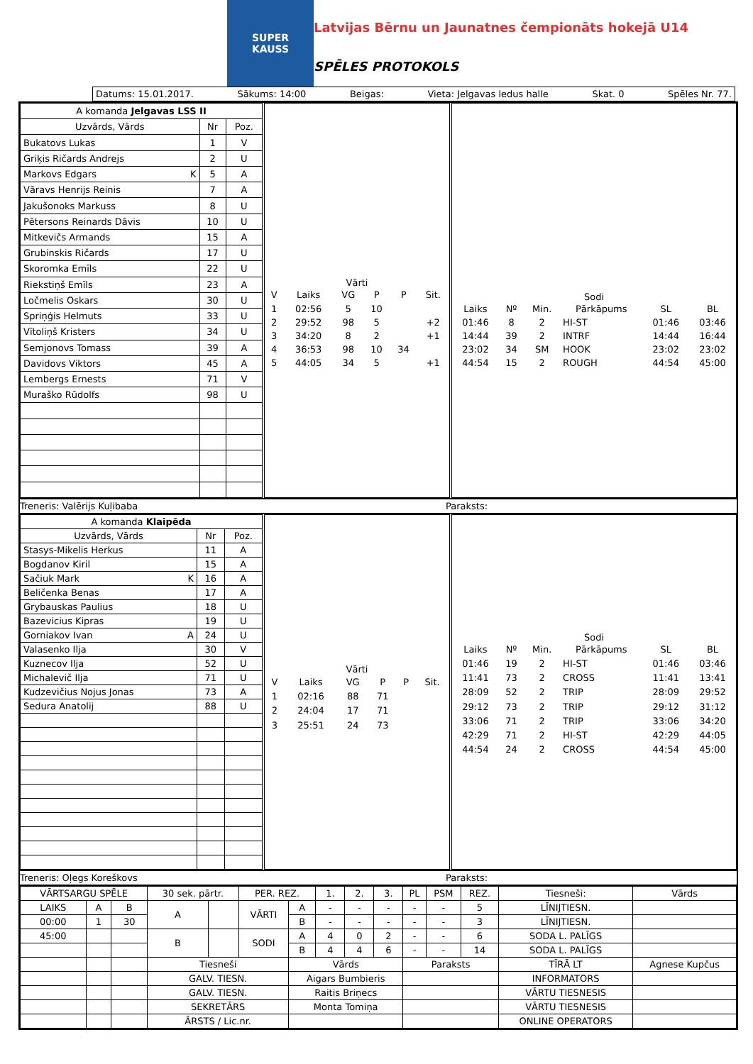SUPER
KAUSS
Latvijas Bērnu un Jaunatnes čempionāts hokejā U14
SPĒLES PROTOKOLS
Datums: 15.01.2017. Sākums: 14:00 Beigas: Vieta: Jelgavas ledus halle Skat. 0 Spēles Nr. 77.
| A komanda Jelgavas LSS II | | |
| Uzvārds, Vārds | Nr | Poz. |
| Bukatovs Lukas | 1 | V |
| Griķis Ričards Andrejs | 2 | U |
| Markovs Edgars K | 5 | A |
| Vāravs Henrijs Reinis | 7 | A |
| Jakušonoks Markuss | 8 | U |
| Pētersons Reinards Dāvis | 10 | U |
| Mitkevičs Armands | 15 | A |
| Grubinskis Ričards | 17 | U |
| Skoromka Emīls | 22 | U |
| Riekstiņš Emīls | 23 | A |
| Ločmelis Oskars | 30 | U |
| Spriņģis Helmuts | 33 | U |
| Vītoliņš Kristers | 34 | U |
| Semjonovs Tomass | 39 | A |
| Davidovs Viktors | 45 | A |
| Lembergs Ernests | 71 | V |
| Muraško Rūdolfs | 98 | U |
| Vārti | | | | | |
| V | Laiks | VG | P | P | Sit. |
| 1 | 02:56 | 5 | 10 | | |
| 2 | 29:52 | 98 | 5 | | +2 |
| 3 | 34:20 | 8 | 2 | | +1 |
| 4 | 36:53 | 98 | 10 | 34 | |
| 5 | 44:05 | 34 | 5 | | +1 |
| Sodi | | | | | |
| Laiks | Nº | Min. | Pārkāpums | SL | BL |
| 01:46 | 8 | 2 | HI-ST | 01:46 | 03:46 |
| 14:44 | 39 | 2 | INTRF | 14:44 | 16:44 |
| 23:02 | 34 | SM | HOOK | 23:02 | 23:02 |
| 44:54 | 15 | 2 | ROUGH | 44:54 | 45:00 |
Treneris: Valērijs Kuļibaba Paraksts:
| A komanda Klaipēda | | |
| Uzvārds, Vārds | Nr | Poz. |
| Stasys-Mikelis Herkus | 11 | A |
| Bogdanov Kiril | 15 | A |
| Sačiuk Mark K | 16 | A |
| Beličenka Benas | 17 | A |
| Grybauskas Paulius | 18 | U |
| Bazevicius Kipras | 19 | U |
| Gorniakov Ivan A | 24 | U |
| Valasenko Ilja | 30 | V |
| Kuznecov Ilja | 52 | U |
| Michalevič Ilja | 71 | U |
| Kudzevičius Nojus Jonas | 73 | A |
| Sedura Anatolij | 88 | U |
| Vārti | | | | | |
| V | Laiks | VG | P | P | Sit. |
| 1 | 02:16 | 88 | 71 | | |
| 2 | 24:04 | 17 | 71 | | |
| 3 | 25:51 | 24 | 73 | | |
| Sodi | | | | | |
| Laiks | Nº | Min. | Pārkāpums | SL | BL |
| 01:46 | 19 | 2 | HI-ST | 01:46 | 03:46 |
| 11:41 | 73 | 2 | CROSS | 11:41 | 13:41 |
| 28:09 | 52 | 2 | TRIP | 28:09 | 29:52 |
| 29:12 | 73 | 2 | TRIP | 29:12 | 31:12 |
| 33:06 | 71 | 2 | TRIP | 33:06 | 34:20 |
| 42:29 | 71 | 2 | HI-ST | 42:29 | 44:05 |
| 44:54 | 24 | 2 | CROSS | 44:54 | 45:00 |
Treneris: Oļegs Koreškovs Paraksts:
| VĀRTSARGU SPĒLE | | | 30 sek. pārtr. | | PER. REZ. | | 1. | 2. | 3. | PL | PSM | REZ. | Tiesneši: | Vārds |
| LAIKS | A | B | A | | VĀRTI | A | - | - | - | - | - | 5 | LĪNIJTIESN. | |
| 00:00 | 1 | 30 | | | | B | - | - | - | - | - | 3 | LĪNIJTIESN. | |
| 45:00 | | | B | | SODI | A | 4 | 0 | 2 | - | - | 6 | SODA L. PALĪGS | |
| | | | | | | B | 4 | 4 | 6 | - | - | 14 | SODA L. PALĪGS | |
| | | | Tiesneši | | | Vārds | | | | Paraksts | | | TĪRĀ LT | Agnese Kupčus |
| | | | GALV. TIESN. | | | Aigars Bumbieris | | | | | | | INFORMATORS | |
| | | | GALV. TIESN. | | | Raitis Briņecs | | | | | | | VĀRTU TIESNESIS | |
| | | | SEKRETĀRS | | | Monta Tomiņa | | | | | | | VĀRTU TIESNESIS | |
| | | | ĀRSTS / Lic.nr. | | | | | | | | | | ONLINE OPERATORS | |